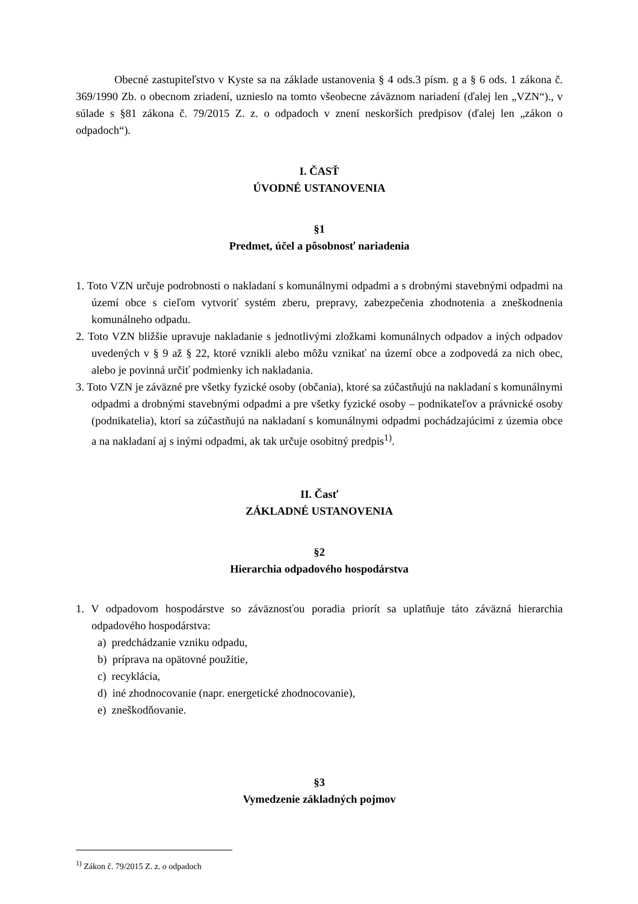Obecné zastupiteľstvo v Kyste sa na základe ustanovenia § 4 ods.3 písm. g a § 6 ods. 1 zákona č. 369/1990 Zb. o obecnom zriadení, uznieslo na tomto všeobecne záväznom nariadení (ďalej len „VZN“)., v súlade s §81 zákona č. 79/2015 Z. z. o odpadoch v znení neskorších predpisov (ďalej len „zákon o odpadoch“).
I. ČASŤ
ÚVODNÉ USTANOVENIA
§1
Predmet, účel a pôsobnosť nariadenia
1. Toto VZN určuje podrobnosti o nakladaní s komunálnymi odpadmi a s drobnými stavebnými odpadmi na území obce s cieľom vytvoriť systém zberu, prepravy, zabezpečenia zhodnotenia a zneškodnenia komunálneho odpadu.
2. Toto VZN bližšie upravuje nakladanie s jednotlivými zložkami komunálnych odpadov a iných odpadov uvedených v § 9 až § 22, ktoré vznikli alebo môžu vznikať na území obce a zodpovedá za nich obec, alebo je povinná určiť podmienky ich nakladania.
3. Toto VZN je záväzné pre všetky fyzické osoby (občania), ktoré sa zúčastňujú na nakladaní s komunálnymi odpadmi a drobnými stavebnými odpadmi a pre všetky fyzické osoby – podnikateľov a právnické osoby (podnikatelia), ktorí sa zúčastňujú na nakladaní s komunálnymi odpadmi pochádzajúcimi z územia obce a na nakladaní aj s inými odpadmi, ak tak určuje osobitný predpis<sup>1)</sup>.
II. Časť
ZÁKLADNÉ USTANOVENIA
§2
Hierarchia odpadového hospodárstva
1. V odpadovom hospodárstve so záväznosťou poradia priorít sa uplatňuje táto záväzná hierarchia odpadového hospodárstva:
a) predchádzanie vzniku odpadu,
b) príprava na opätovné použitie,
c) recyklácia,
d) iné zhodnocovanie (napr. energetické zhodnocovanie),
e) zneškodňovanie.
§3
Vymedzenie základných pojmov
<sup>1)</sup> Zákon č. 79/2015 Z. z. o odpadoch